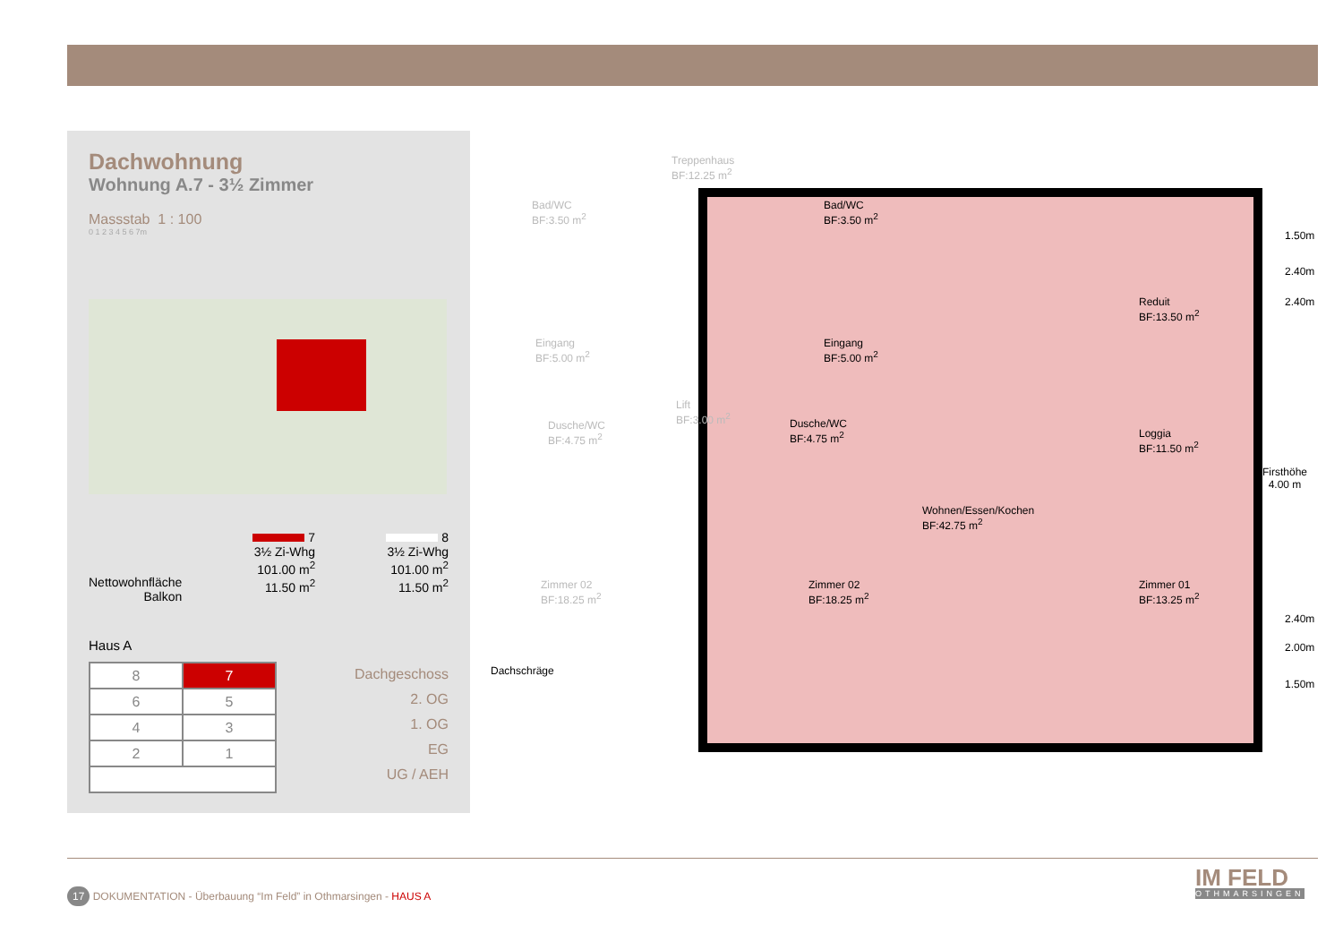Dachwohnung
Wohnung A.7 - 3½ Zimmer
Massstab 1 : 100
0 1 2 3 4 5 6 7m
Nettowohnfläche
Balkon
7
3½ Zi-Whg
101.00 m<sup>2</sup>
11.50 m<sup>2</sup>
8
3½ Zi-Whg
101.00 m<sup>2</sup>
11.50 m<sup>2</sup>
Haus A
| 8 | 7 |
| 6 | 5 |
| 4 | 3 |
| 2 | 1 |
Dachgeschoss
2. OG
1. OG
EG
UG / AEH
Treppenhaus
BF:12.25 m<sup>2</sup>
Bad/WC
BF:3.50 m<sup>2</sup>
Bad/WC
BF:3.50 m<sup>2</sup>
Eingang
BF:5.00 m<sup>2</sup>
Eingang
BF:5.00 m<sup>2</sup>
Reduit
BF:13.50 m<sup>2</sup>
Lift
BF:3.00 m<sup>2</sup>
Dusche/WC
BF:4.75 m<sup>2</sup>
Dusche/WC
BF:4.75 m<sup>2</sup>
Loggia
BF:11.50 m<sup>2</sup>
Wohnen/Essen/Kochen
BF:42.75 m<sup>2</sup>
Zimmer 02
BF:18.25 m<sup>2</sup>
Zimmer 02
BF:18.25 m<sup>2</sup>
Zimmer 01
BF:13.25 m<sup>2</sup>
Firsthöhe
4.00 m
1.50m
2.40m
2.40m
2.40m
2.00m
1.50m
Dachschräge
17 DOKUMENTATION - Überbauung “Im Feld” in Othmarsingen - HAUS A
IM FELD
OTHMARSINGEN